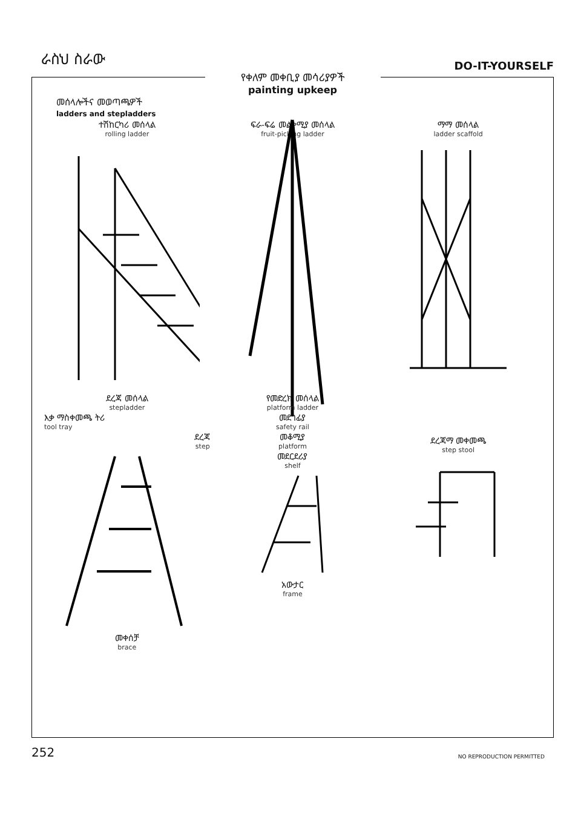ራስህ ስራው
DO-IT-YOURSELF
የቀለም መቀቢያ መሳሪያዎች
painting upkeep
መሰላሎችና መወጣጫዎች
ladders and stepladders
ተሽከርካሪ መሰላል
rolling ladder
ፍራ-ፍሬ መልቀሚያ መሰላል
fruit-picking ladder
ማማ መሰላል
ladder scaffold
ደረጃ መሰላል
stepladder
እቃ ማስቀመጫ ትሪ
tool tray
ደረጃ
step
መቀሰቻ
brace
የመድረክ መሰላል
platform ladder
መደገፊያ
safety rail
መቆሚያ
platform
መደርደሪያ
shelf
አውታር
frame
ደረጃማ መቀመጫ
step stool
252
NO REPRODUCTION PERMITTED